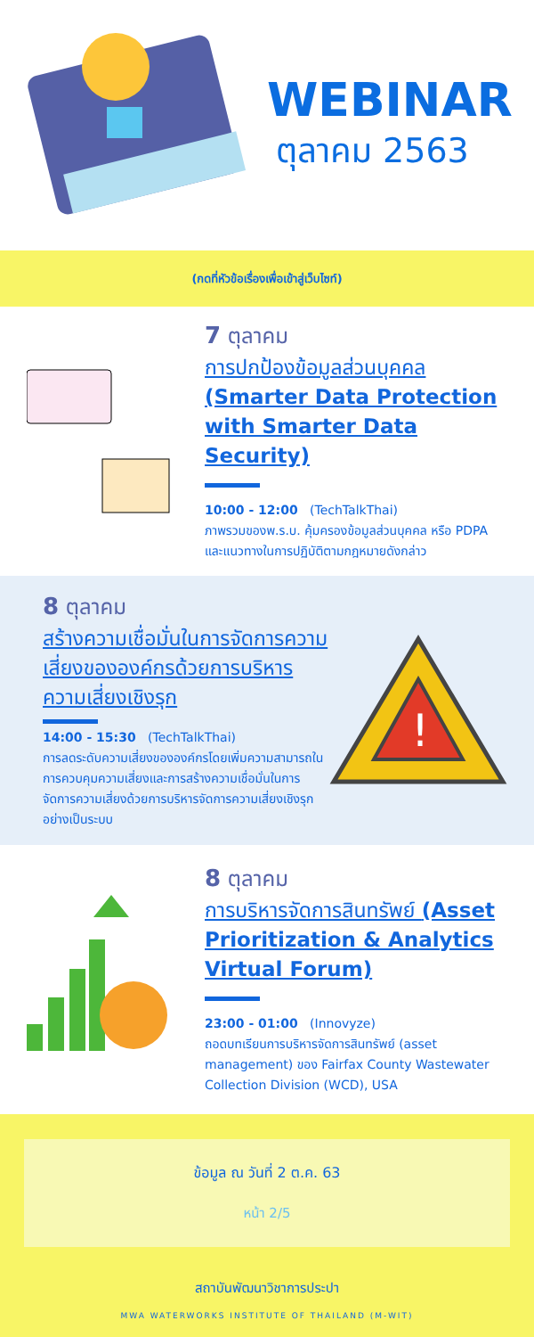WEBINAR
ตุลาคม 2563
(กดที่หัวข้อเรื่องเพื่อเข้าสู่เว็บไซท์)
7 ตุลาคม
การปกป้องข้อมูลส่วนบุคคล (Smarter Data Protection with Smarter Data Security)
10:00 - 12:00 (TechTalkThai)
ภาพรวมของพ.ร.บ. คุ้มครองข้อมูลส่วนบุคคล หรือ PDPA และแนวทางในการปฏิบัติตามกฎหมายดังกล่าว
8 ตุลาคม
สร้างความเชื่อมั่นในการจัดการความเสี่ยงขององค์กรด้วยการบริหารความเสี่ยงเชิงรุก
14:00 - 15:30 (TechTalkThai)
การลดระดับความเสี่ยงขององค์กรโดยเพิ่มความสามารถในการควบคุมความเสี่ยงและการสร้างความเชื่อมั่นในการจัดการความเสี่ยงด้วยการบริหารจัดการความเสี่ยงเชิงรุกอย่างเป็นระบบ
!
8 ตุลาคม
การบริหารจัดการสินทรัพย์ (Asset Prioritization & Analytics Virtual Forum)
23:00 - 01:00 (Innovyze)
ถอดบทเรียนการบริหารจัดการสินทรัพย์ (asset management) ของ Fairfax County Wastewater Collection Division (WCD), USA
ข้อมูล ณ วันที่ 2 ต.ค. 63
หน้า 2/5
สถาบันพัฒนาวิชาการประปา
MWA WATERWORKS INSTITUTE OF THAILAND (M-WIT)